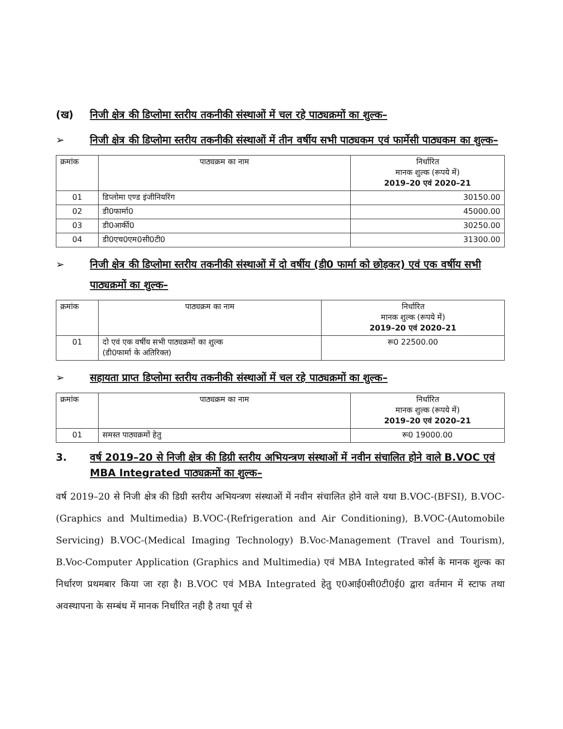(ख) निजी क्षेत्र की डिप्लोमा स्तरीय तकनीकी संस्थाओं में चल रहे पाठ्यक्रमों का शुल्क–
➢ निजी क्षेत्र की डिप्लोमा स्तरीय तकनीकी संस्थाओं में तीन वर्षीय सभी पाठ्यकम एवं फार्मेसी पाठ्यकम का शुल्क–
| क्रमांक | पाठ्यक्रम का नाम | निर्धारित मानक शुल्क (रूपये में) 2019–20 एवं 2020–21 |
| --- | --- | --- |
| 01 | डिप्लोमा एण्ड इंजीनियरिंग | 30150.00 |
| 02 | डी0फार्मा0 | 45000.00 |
| 03 | डी0आर्की0 | 30250.00 |
| 04 | डी0एच0एम0सी0टी0 | 31300.00 |
➢ निजी क्षेत्र की डिप्लोमा स्तरीय तकनीकी संस्थाओं में दो वर्षीय (डी0 फार्मा को छोड़कर) एवं एक वर्षीय सभी पाठ्यक्रमों का शुल्क–
| क्रमांक | पाठ्यक्रम का नाम | निर्धारित मानक शुल्क (रूपये में) 2019–20 एवं 2020–21 |
| --- | --- | --- |
| 01 | दो एवं एक वर्षीय सभी पाठ्यक्रमों का शुल्क (डी0फार्मा के अतिरिक्त) | रू0 22500.00 |
➢ सहायता प्राप्त डिप्लोमा स्तरीय तकनीकी संस्थाओं में चल रहे पाठ्यक्रमों का शुल्क–
| क्रमांक | पाठ्यक्रम का नाम | निर्धारित मानक शुल्क (रूपये में) 2019–20 एवं 2020–21 |
| --- | --- | --- |
| 01 | समस्त पाठ्यक्रमों हेतु | रू0 19000.00 |
3. वर्ष 2019–20 से निजी क्षेत्र की डिग्री स्तरीय अभियन्त्रण संस्थाओं में नवीन संचालित होने वाले B.VOC एवं MBA Integrated पाठ्यक्रमों का शुल्क–
वर्ष 2019–20 से निजी क्षेत्र की डिग्री स्तरीय अभियन्त्रण संस्थाओं में नवीन संचालित होने वाले यथा B.VOC-(BFSI), B.VOC-(Graphics and Multimedia) B.VOC-(Refrigeration and Air Conditioning), B.VOC-(Automobile Servicing) B.VOC-(Medical Imaging Technology) B.Voc-Management (Travel and Tourism), B.Voc-Computer Application (Graphics and Multimedia) एवं MBA Integrated कोर्स के मानक शुल्क का निर्धारण प्रथमबार किया जा रहा है। B.VOC एवं MBA Integrated हेतु ए0आई0सी0टी0ई0 द्वारा वर्तमान में स्टाफ तथा अवस्थापना के सम्बंध में मानक निर्धारित नही है तथा पूर्व से